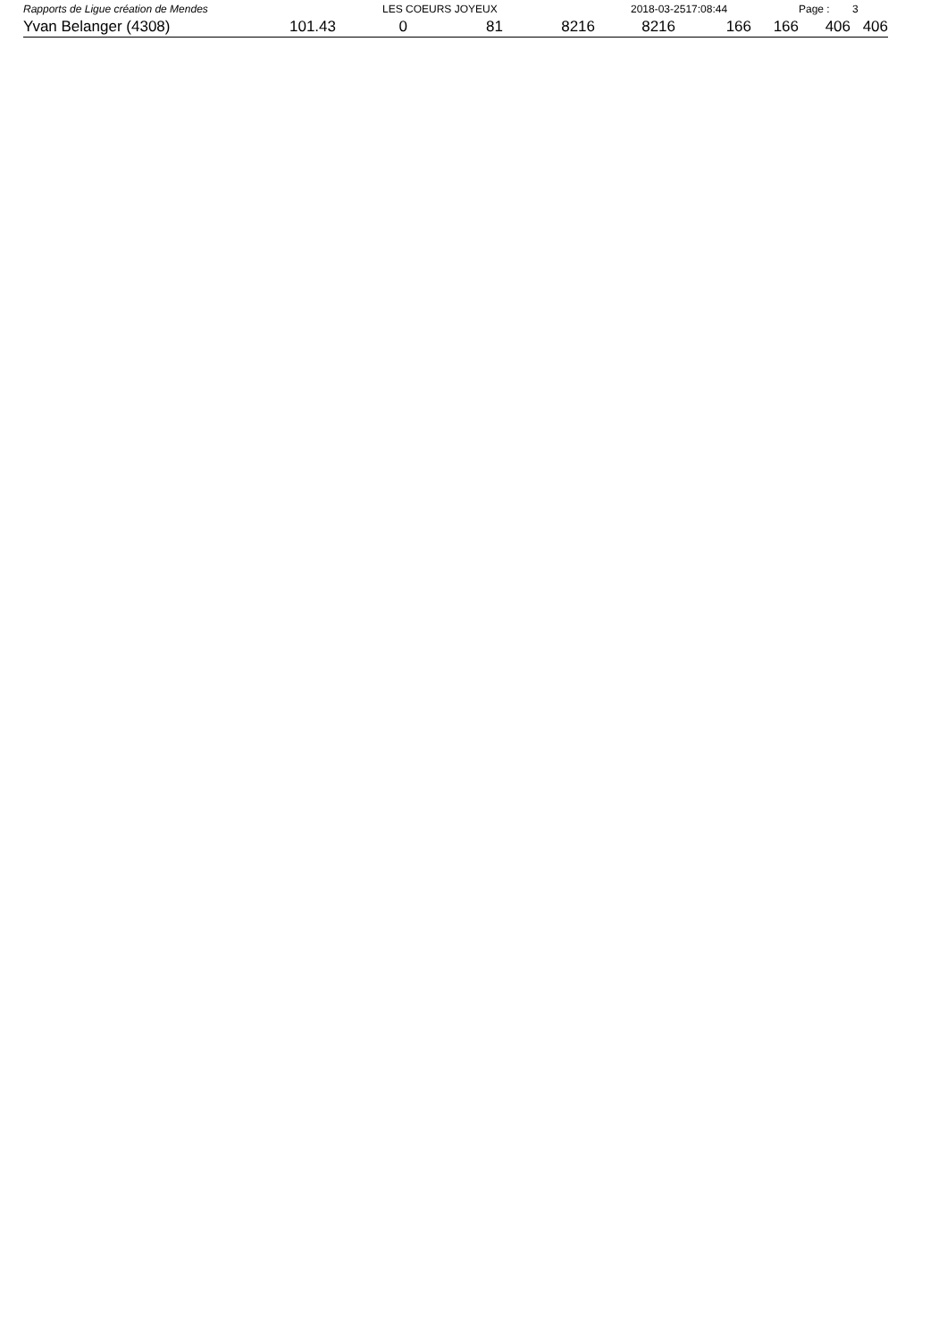Rapports de Ligue création de Mendes LES COEURS JOYEUX 2018-03-2517:08:44 Page : 3
| Yvan Belanger (4308) | 101.43 | 0 | 81 | 8216 | 8216 | 166 | 166 | 406 | 406 |